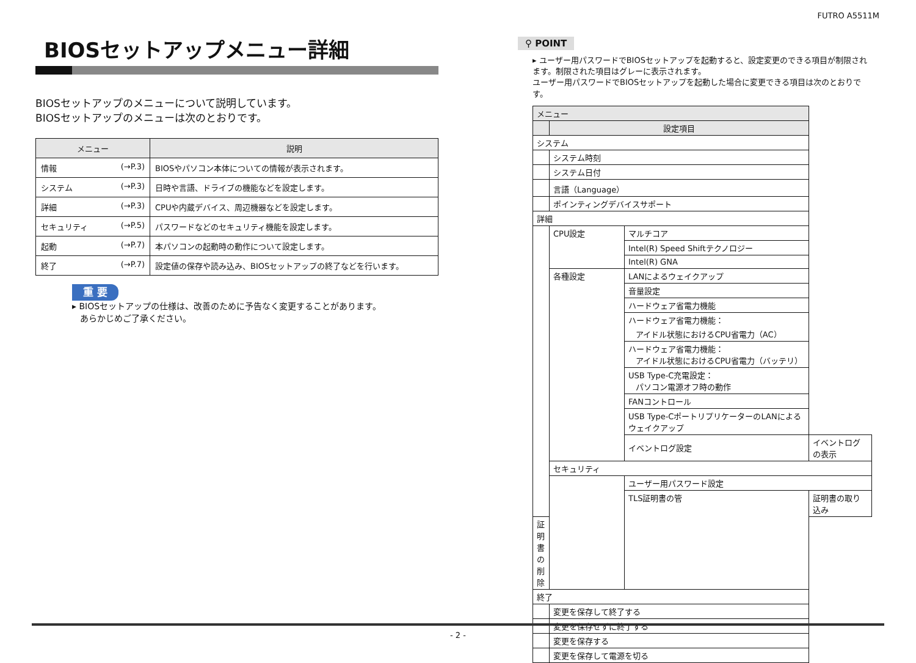FUTRO A5511M
BIOSセットアップメニュー詳細
BIOSセットアップのメニューについて説明しています。
BIOSセットアップのメニューは次のとおりです。
| メニュー | 説明 |
| --- | --- |
| 情報 (→P.3) | BIOSやパソコン本体についての情報が表示されます。 |
| システム (→P.3) | 日時や言語、ドライブの機能などを設定します。 |
| 詳細 (→P.3) | CPUや内蔵デバイス、周辺機器などを設定します。 |
| セキュリティ (→P.5) | パスワードなどのセキュリティ機能を設定します。 |
| 起動 (→P.7) | 本パソコンの起動時の動作について設定します。 |
| 終了 (→P.7) | 設定値の保存や読み込み、BIOSセットアップの終了などを行います。 |
重 要
▸ BIOSセットアップの仕様は、改善のために予告なく変更することがあります。
あらかじめご了承ください。
⚲ POINT
▸ ユーザー用パスワードでBIOSセットアップを起動すると、設定変更のできる項目が制限されます。制限された項目はグレーに表示されます。
ユーザー用パスワードでBIOSセットアップを起動した場合に変更できる項目は次のとおりです。
| メニュー | | | |
| | 設定項目 | | |
| システム | | | |
| | システム時刻 | | |
| | システム日付 | | |
| | 言語（Language） | | |
| | ポインティングデバイスサポート | | |
| 詳細 | | | |
| | CPU設定 | マルチコア | |
| | | Intel(R) Speed Shiftテクノロジー | |
| | | Intel(R) GNA | |
| | 各種設定 | LANによるウェイクアップ | |
| | | 音量設定 | |
| | | ハードウェア省電力機能 | |
| | | ハードウェア省電力機能： アイドル状態におけるCPU省電力（AC） | |
| | | ハードウェア省電力機能： アイドル状態におけるCPU省電力（バッテリ） | |
| | | USB Type-C充電設定： パソコン電源オフ時の動作 | |
| | | FANコントロール | |
| | | USB Type-CポートリプリケーターのLANによるウェイクアップ | |
| | | イベントログ設定 | イベントログの表示 |
| | セキュリティ | | |
| | | ユーザー用パスワード設定 | |
| | | TLS証明書の管 | 証明書の取り込み |
| 証明書の削除 | | | |
| 終了 | | | |
| | 変更を保存して終了する | | |
| | 変更を保存せずに終了する | | |
| | 変更を保存する | | |
| | 変更を保存して電源を切る | | |
- 2 -